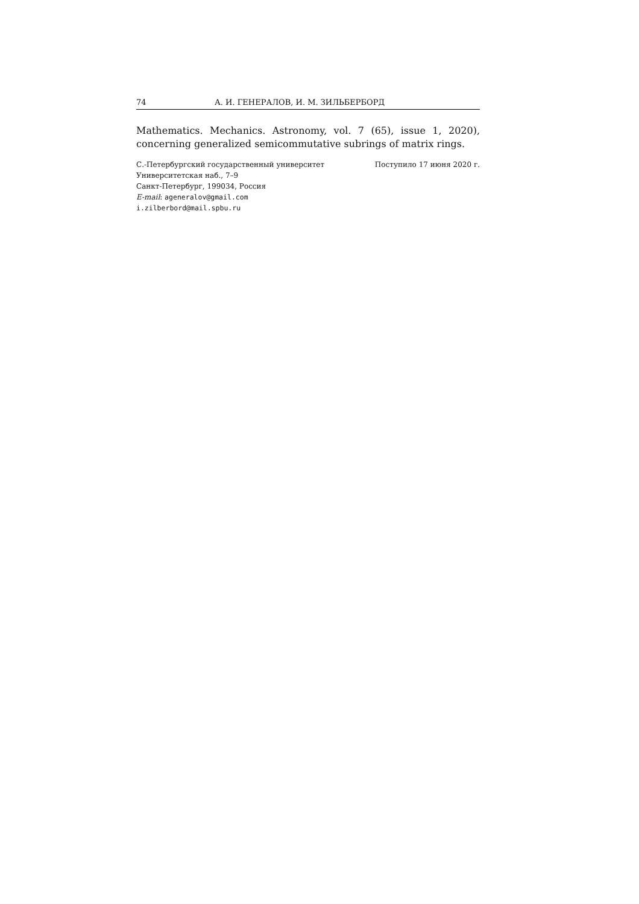74 А. И. ГЕНЕРАЛОВ, И. М. ЗИЛЬБЕРБОРД
Mathematics. Mechanics. Astronomy, vol. 7 (65), issue 1, 2020), concerning generalized semicommutative subrings of matrix rings.
С.-Петербургский государственный университет
Университетская наб., 7–9
Санкт-Петербург, 199034, Россия
E-mail: ageneralov@gmail.com
i.zilberbord@mail.spbu.ru
Поступило 17 июня 2020 г.